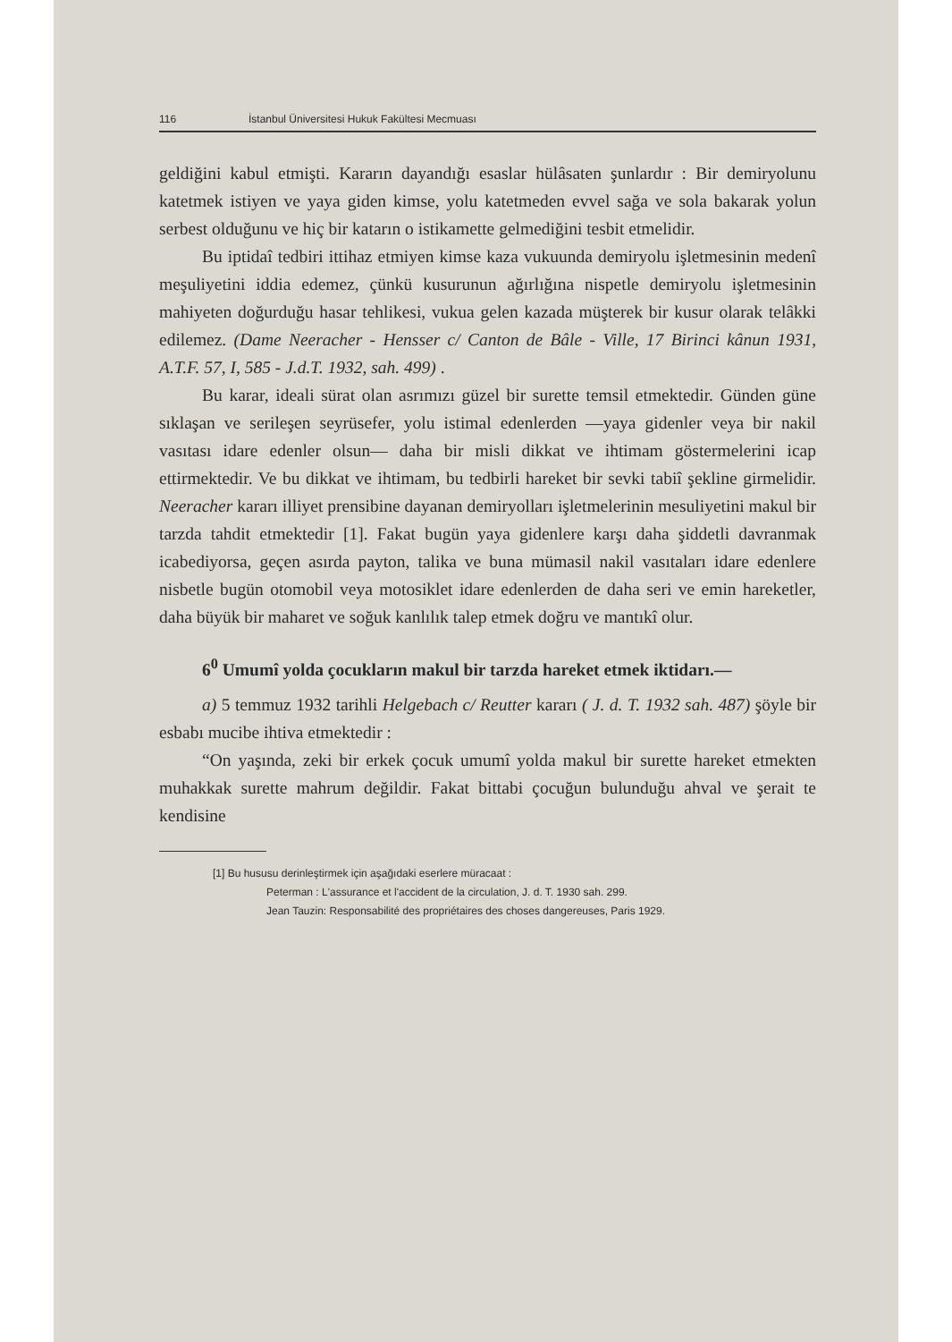116 İstanbul Üniversitesi Hukuk Fakültesi Mecmuası
geldiğini kabul etmişti. Kararın dayandığı esaslar hülâsaten şunlardır : Bir demiryolunu katetmek istiyen ve yaya giden kimse, yolu katetmeden evvel sağa ve sola bakarak yolun serbest olduğunu ve hiç bir katarın o istikamette gelmediğini tesbit etmelidir.
Bu iptidaî tedbiri ittihaz etmiyen kimse kaza vukuunda demiryolu işletmesinin medenî meşuliyetini iddia edemez, çünkü kusurunun ağırlığına nispetle demiryolu işletmesinin mahiyeten doğurduğu hasar tehlikesi, vukua gelen kazada müşterek bir kusur olarak telâkki edilemez. (Dame Neeracher - Hensser c/ Canton de Bâle - Ville, 17 Birinci kânun 1931, A.T.F. 57, I, 585 - J.d.T. 1932, sah. 499) .
Bu karar, ideali sürat olan asrımızı güzel bir surette temsil etmektedir. Günden güne sıklaşan ve serileşen seyrüsefer, yolu istimal edenlerden —yaya gidenler veya bir nakil vasıtası idare edenler olsun— daha bir misli dikkat ve ihtimam göstermelerini icap ettirmektedir. Ve bu dikkat ve ihtimam, bu tedbirli hareket bir sevki tabiî şekline girmelidir. Neeracher kararı illiyet prensibine dayanan demiryolları işletmelerinin mesuliyetini makul bir tarzda tahdit etmektedir [1]. Fakat bugün yaya gidenlere karşı daha şiddetli davranmak icabediyorsa, geçen asırda payton, talika ve buna mümasil nakil vasıtaları idare edenlere nisbetle bugün otomobil veya motosiklet idare edenlerden de daha seri ve emin hareketler, daha büyük bir maharet ve soğuk kanlılık talep etmek doğru ve mantıkî olur.
6<sup>0</sup> Umumî yolda çocukların makul bir tarzda hareket etmek iktidarı.—
a) 5 temmuz 1932 tarihli Helgebach c/ Reutter kararı ( J. d. T. 1932 sah. 487) şöyle bir esbabı mucibe ihtiva etmektedir :
“On yaşında, zeki bir erkek çocuk umumî yolda makul bir surette hareket etmekten muhakkak surette mahrum değildir. Fakat bittabi çocuğun bulunduğu ahval ve şerait te kendisine
[1] Bu hususu derinleştirmek için aşağıdaki eserlere müracaat :
Peterman : L'assurance et l'accident de la circulation, J. d. T. 1930 sah. 299.
Jean Tauzin: Responsabilité des propriétaires des choses dangereuses, Paris 1929.